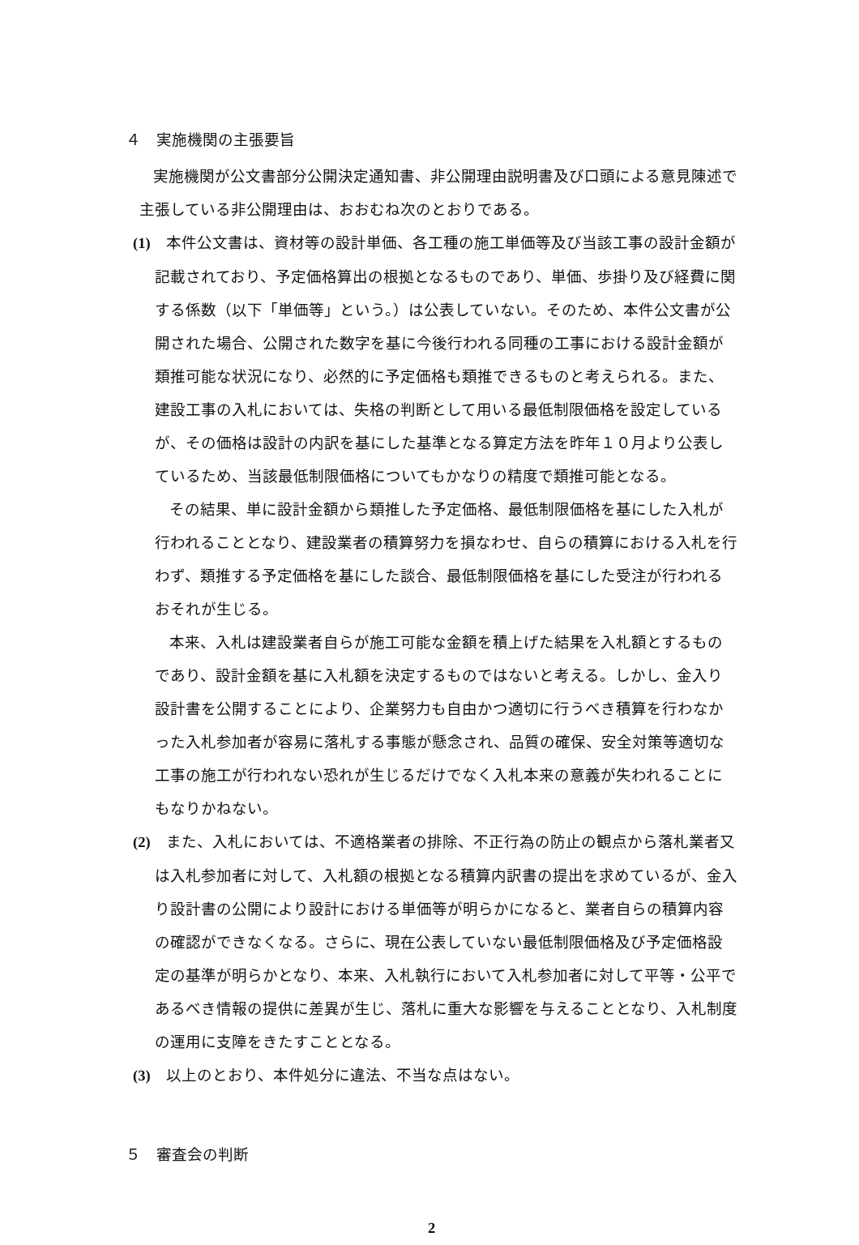４　実施機関の主張要旨
実施機関が公文書部分公開決定通知書、非公開理由説明書及び口頭による意見陳述で主張している非公開理由は、おおむね次のとおりである。
(1)　本件公文書は、資材等の設計単価、各工種の施工単価等及び当該工事の設計金額が記載されており、予定価格算出の根拠となるものであり、単価、歩掛り及び経費に関する係数（以下「単価等」という。）は公表していない。そのため、本件公文書が公開された場合、公開された数字を基に今後行われる同種の工事における設計金額が類推可能な状況になり、必然的に予定価格も類推できるものと考えられる。また、建設工事の入札においては、失格の判断として用いる最低制限価格を設定しているが、その価格は設計の内訳を基にした基準となる算定方法を昨年１０月より公表しているため、当該最低制限価格についてもかなりの精度で類推可能となる。
その結果、単に設計金額から類推した予定価格、最低制限価格を基にした入札が行われることとなり、建設業者の積算努力を損なわせ、自らの積算における入札を行わず、類推する予定価格を基にした談合、最低制限価格を基にした受注が行われるおそれが生じる。
本来、入札は建設業者自らが施工可能な金額を積上げた結果を入札額とするものであり、設計金額を基に入札額を決定するものではないと考える。しかし、金入り設計書を公開することにより、企業努力も自由かつ適切に行うべき積算を行わなかった入札参加者が容易に落札する事態が懸念され、品質の確保、安全対策等適切な工事の施工が行われない恐れが生じるだけでなく入札本来の意義が失われることにもなりかねない。
(2)　また、入札においては、不適格業者の排除、不正行為の防止の観点から落札業者又は入札参加者に対して、入札額の根拠となる積算内訳書の提出を求めているが、金入り設計書の公開により設計における単価等が明らかになると、業者自らの積算内容の確認ができなくなる。さらに、現在公表していない最低制限価格及び予定価格設定の基準が明らかとなり、本来、入札執行において入札参加者に対して平等・公平であるべき情報の提供に差異が生じ、落札に重大な影響を与えることとなり、入札制度の運用に支障をきたすこととなる。
(3)　以上のとおり、本件処分に違法、不当な点はない。
５　審査会の判断
2